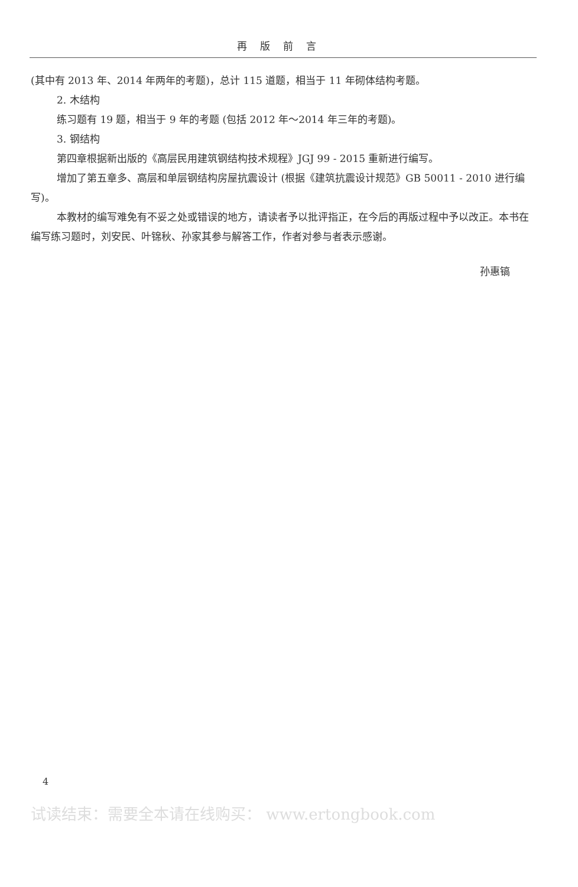再版前言
(其中有 2013 年、2014 年两年的考题)，总计 115 道题，相当于 11 年砌体结构考题。
2. 木结构
练习题有 19 题，相当于 9 年的考题 (包括 2012 年～2014 年三年的考题)。
3. 钢结构
第四章根据新出版的《高层民用建筑钢结构技术规程》JGJ 99 - 2015 重新进行编写。
增加了第五章多、高层和单层钢结构房屋抗震设计 (根据《建筑抗震设计规范》GB 50011 - 2010 进行编写)。
本教材的编写难免有不妥之处或错误的地方，请读者予以批评指正，在今后的再版过程中予以改正。本书在编写练习题时，刘安民、叶锦秋、孙家其参与解答工作，作者对参与者表示感谢。
孙惠镐
4
试读结束：需要全本请在线购买： www.ertongbook.com